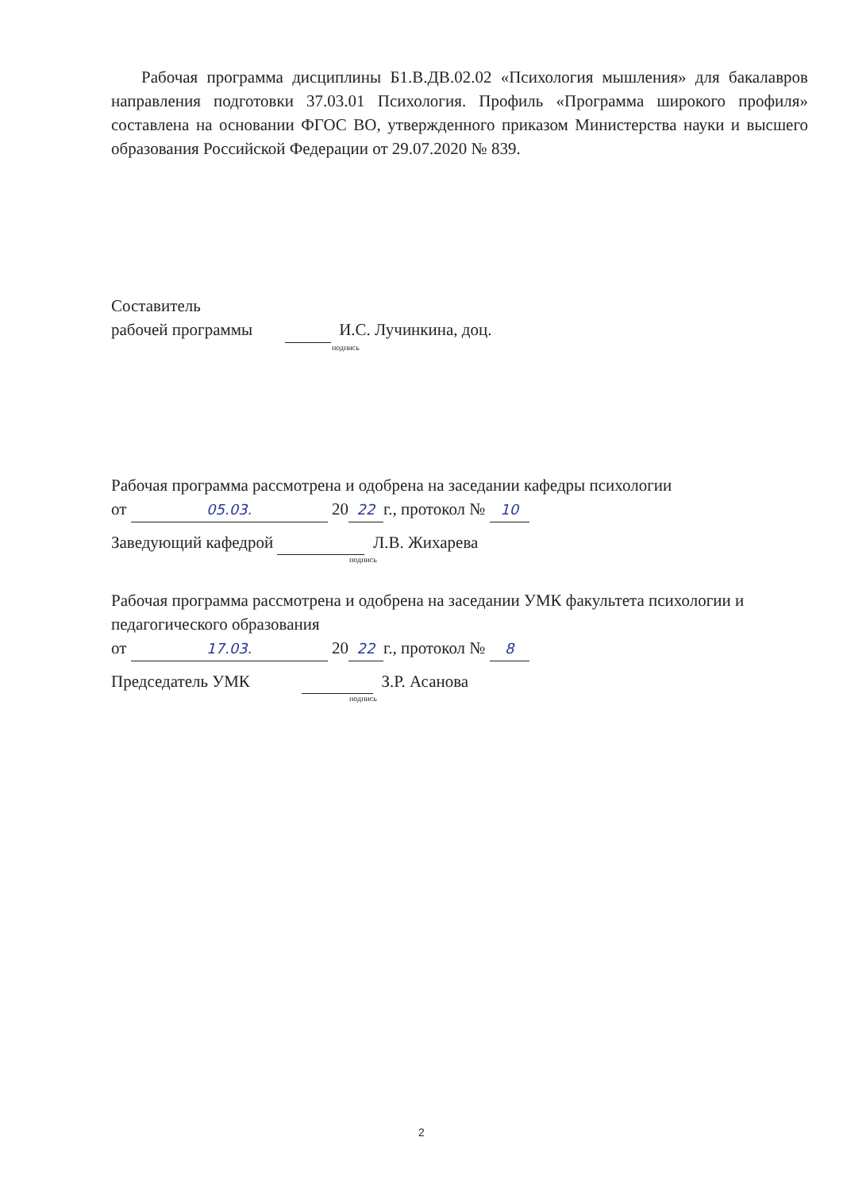Рабочая программа дисциплины Б1.В.ДВ.02.02 «Психология мышления» для бакалавров направления подготовки 37.03.01 Психология. Профиль «Программа широкого профиля» составлена на основании ФГОС ВО, утвержденного приказом Министерства науки и высшего образования Российской Федерации от 29.07.2020 № 839.
Составитель
рабочей программы И.С. Лучинкина, доц.
подпись
Рабочая программа рассмотрена и одобрена на заседании кафедры психологии
от 05.03. 20 22 г., протокол № 10
Заведующий кафедрой Л.В. Жихарева
подпись
Рабочая программа рассмотрена и одобрена на заседании УМК факультета психологии и педагогического образования
от 17.03. 20 22 г., протокол № 8
Председатель УМК З.Р. Асанова
подпись
2